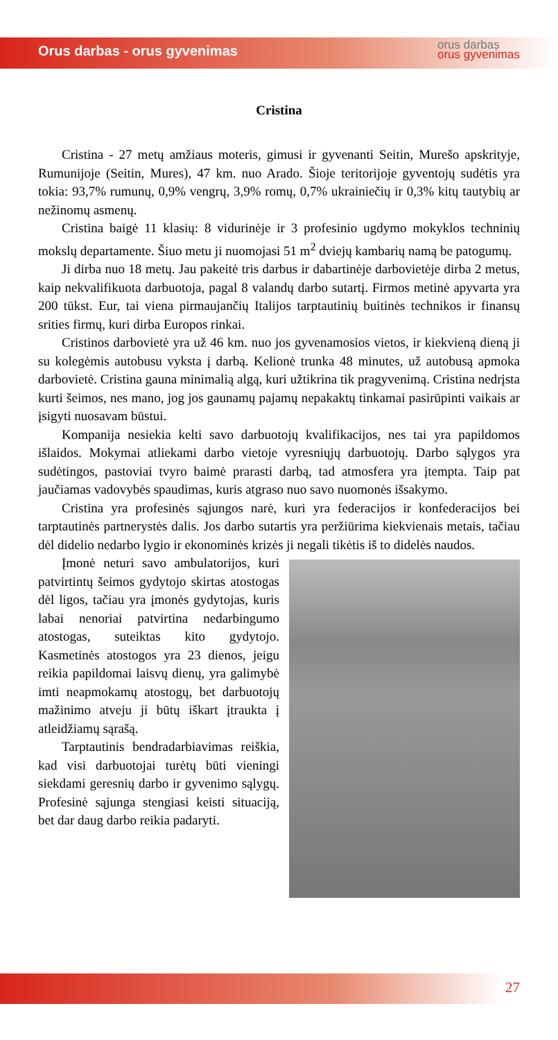Orus darbas - orus gyvenimas
orus darbas
orus gyvenimas
Cristina
Cristina - 27 metų amžiaus moteris, gimusi ir gyvenanti Seitin, Murešo apskrityje, Rumunijoje (Seitin, Mures), 47 km. nuo Arado. Šioje teritorijoje gyventojų sudėtis yra tokia: 93,7% rumunų, 0,9% vengrų, 3,9% romų, 0,7% ukrainiečių ir 0,3% kitų tautybių ar nežinomų asmenų.
Cristina baigė 11 klasių: 8 vidurinėje ir 3 profesinio ugdymo mokyklos techninių mokslų departamente. Šiuo metu ji nuomojasi 51 m<sup>2</sup> dviejų kambarių namą be patogumų.
Ji dirba nuo 18 metų. Jau pakeitė tris darbus ir dabartinėje darbovietėje dirba 2 metus, kaip nekvalifikuota darbuotoja, pagal 8 valandų darbo sutartį. Firmos metinė apyvarta yra 200 tūkst. Eur, tai viena pirmaujančių Italijos tarptautinių buitinės technikos ir finansų srities firmų, kuri dirba Europos rinkai.
Cristinos darbovietė yra už 46 km. nuo jos gyvenamosios vietos, ir kiekvieną dieną ji su kolegėmis autobusu vyksta į darbą. Kelionė trunka 48 minutes, už autobusą apmoka darbovietė. Cristina gauna minimalią algą, kuri užtikrina tik pragyvenimą. Cristina nedrįsta kurti šeimos, nes mano, jog jos gaunamų pajamų nepakaktų tinkamai pasirūpinti vaikais ar įsigyti nuosavam būstui.
Kompanija nesiekia kelti savo darbuotojų kvalifikacijos, nes tai yra papildomos išlaidos. Mokymai atliekami darbo vietoje vyresniųjų darbuotojų. Darbo sąlygos yra sudėtingos, pastoviai tvyro baimė prarasti darbą, tad atmosfera yra įtempta. Taip pat jaučiamas vadovybės spaudimas, kuris atgraso nuo savo nuomonės išsakymo.
Cristina yra profesinės sąjungos narė, kuri yra federacijos ir konfederacijos bei tarptautinės partnerystės dalis. Jos darbo sutartis yra peržiūrima kiekvienais metais, tačiau dėl didelio nedarbo lygio ir ekonominės krizės ji negali tikėtis iš to didelės naudos.
Įmonė neturi savo ambulatorijos, kuri patvirtintų šeimos gydytojo skirtas atostogas dėl ligos, tačiau yra įmonės gydytojas, kuris labai nenoriai patvirtina nedarbingumo atostogas, suteiktas kito gydytojo. Kasmetinės atostogos yra 23 dienos, jeigu reikia papildomai laisvų dienų, yra galimybė imti neapmokamų atostogų, bet darbuotojų mažinimo atveju ji būtų iškart įtraukta į atleidžiamų sąrašą.
Tarptautinis bendradarbiavimas reiškia, kad visi darbuotojai turėtų būti vieningi siekdami geresnių darbo ir gyvenimo sąlygų. Profesinė sąjunga stengiasi keisti situaciją, bet dar daug darbo reikia padaryti.
27